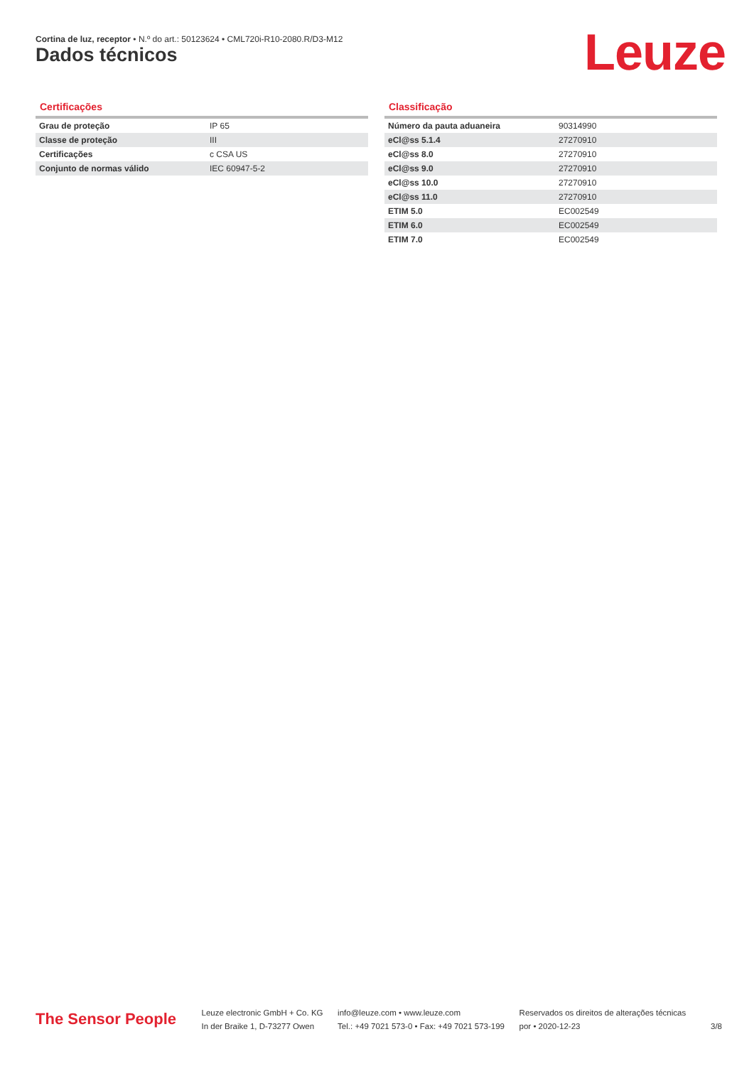Cortina de luz, receptor • N.º do art.: 50123624 • CML720i-R10-2080.R/D3-M12
Dados técnicos Leuze
Certificações
| Grau de proteção | IP 65 |
| Classe de proteção | III |
| Certificações | c CSA US |
| Conjunto de normas válido | IEC 60947-5-2 |
Classificação
| Número da pauta aduaneira | 90314990 |
| eCl@ss 5.1.4 | 27270910 |
| eCl@ss 8.0 | 27270910 |
| eCl@ss 9.0 | 27270910 |
| eCl@ss 10.0 | 27270910 |
| eCl@ss 11.0 | 27270910 |
| ETIM 5.0 | EC002549 |
| ETIM 6.0 | EC002549 |
| ETIM 7.0 | EC002549 |
The Sensor People
Leuze electronic GmbH + Co. KG
In der Braike 1, D-73277 Owen
info@leuze.com • www.leuze.com
Tel.: +49 7021 573-0 • Fax: +49 7021 573-199
Reservados os direitos de alterações técnicas
por • 2020-12-23
3/8